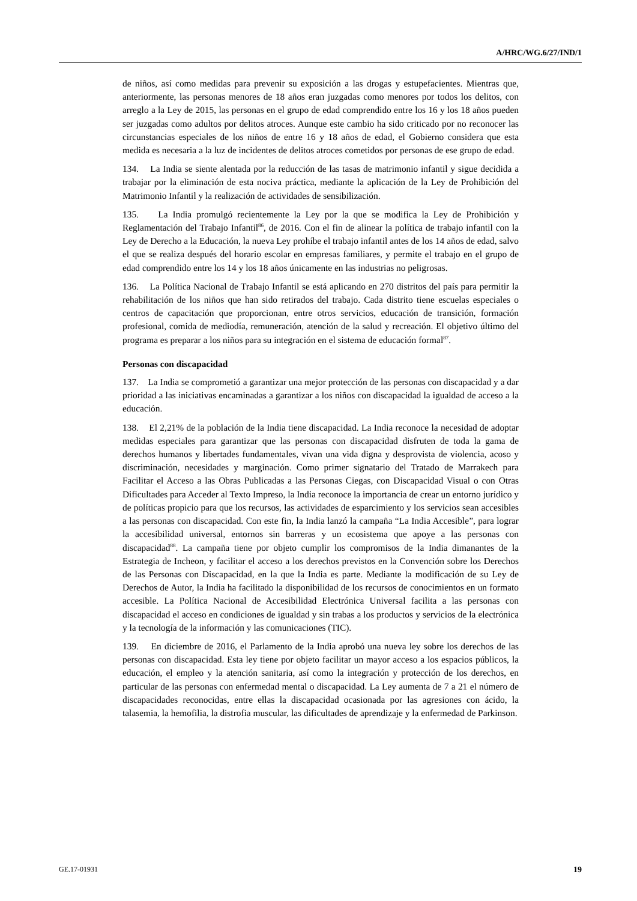A/HRC/WG.6/27/IND/1
de niños, así como medidas para prevenir su exposición a las drogas y estupefacientes. Mientras que, anteriormente, las personas menores de 18 años eran juzgadas como menores por todos los delitos, con arreglo a la Ley de 2015, las personas en el grupo de edad comprendido entre los 16 y los 18 años pueden ser juzgadas como adultos por delitos atroces. Aunque este cambio ha sido criticado por no reconocer las circunstancias especiales de los niños de entre 16 y 18 años de edad, el Gobierno considera que esta medida es necesaria a la luz de incidentes de delitos atroces cometidos por personas de ese grupo de edad.
134. La India se siente alentada por la reducción de las tasas de matrimonio infantil y sigue decidida a trabajar por la eliminación de esta nociva práctica, mediante la aplicación de la Ley de Prohibición del Matrimonio Infantil y la realización de actividades de sensibilización.
135. La India promulgó recientemente la Ley por la que se modifica la Ley de Prohibición y Reglamentación del Trabajo Infantil<sup>86</sup>, de 2016. Con el fin de alinear la política de trabajo infantil con la Ley de Derecho a la Educación, la nueva Ley prohíbe el trabajo infantil antes de los 14 años de edad, salvo el que se realiza después del horario escolar en empresas familiares, y permite el trabajo en el grupo de edad comprendido entre los 14 y los 18 años únicamente en las industrias no peligrosas.
136. La Política Nacional de Trabajo Infantil se está aplicando en 270 distritos del país para permitir la rehabilitación de los niños que han sido retirados del trabajo. Cada distrito tiene escuelas especiales o centros de capacitación que proporcionan, entre otros servicios, educación de transición, formación profesional, comida de mediodía, remuneración, atención de la salud y recreación. El objetivo último del programa es preparar a los niños para su integración en el sistema de educación formal<sup>87</sup>.
Personas con discapacidad
137. La India se comprometió a garantizar una mejor protección de las personas con discapacidad y a dar prioridad a las iniciativas encaminadas a garantizar a los niños con discapacidad la igualdad de acceso a la educación.
138. El 2,21% de la población de la India tiene discapacidad. La India reconoce la necesidad de adoptar medidas especiales para garantizar que las personas con discapacidad disfruten de toda la gama de derechos humanos y libertades fundamentales, vivan una vida digna y desprovista de violencia, acoso y discriminación, necesidades y marginación. Como primer signatario del Tratado de Marrakech para Facilitar el Acceso a las Obras Publicadas a las Personas Ciegas, con Discapacidad Visual o con Otras Dificultades para Acceder al Texto Impreso, la India reconoce la importancia de crear un entorno jurídico y de políticas propicio para que los recursos, las actividades de esparcimiento y los servicios sean accesibles a las personas con discapacidad. Con este fin, la India lanzó la campaña “La India Accesible”, para lograr la accesibilidad universal, entornos sin barreras y un ecosistema que apoye a las personas con discapacidad<sup>88</sup>. La campaña tiene por objeto cumplir los compromisos de la India dimanantes de la Estrategia de Incheon, y facilitar el acceso a los derechos previstos en la Convención sobre los Derechos de las Personas con Discapacidad, en la que la India es parte. Mediante la modificación de su Ley de Derechos de Autor, la India ha facilitado la disponibilidad de los recursos de conocimientos en un formato accesible. La Política Nacional de Accesibilidad Electrónica Universal facilita a las personas con discapacidad el acceso en condiciones de igualdad y sin trabas a los productos y servicios de la electrónica y la tecnología de la información y las comunicaciones (TIC).
139. En diciembre de 2016, el Parlamento de la India aprobó una nueva ley sobre los derechos de las personas con discapacidad. Esta ley tiene por objeto facilitar un mayor acceso a los espacios públicos, la educación, el empleo y la atención sanitaria, así como la integración y protección de los derechos, en particular de las personas con enfermedad mental o discapacidad. La Ley aumenta de 7 a 21 el número de discapacidades reconocidas, entre ellas la discapacidad ocasionada por las agresiones con ácido, la talasemia, la hemofilia, la distrofia muscular, las dificultades de aprendizaje y la enfermedad de Parkinson.
GE.17-01931 19